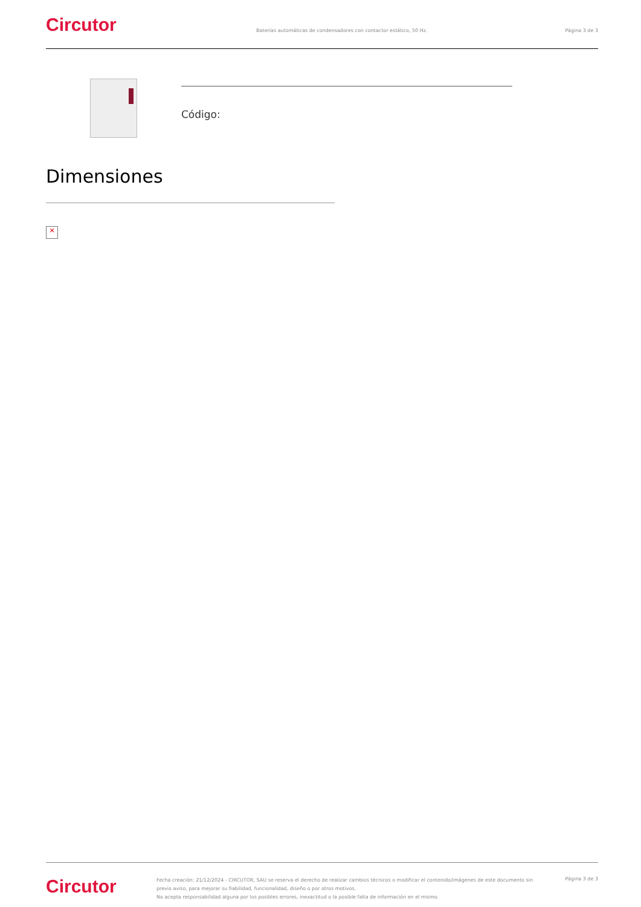Circutor
Baterías automáticas de condensadores con contactor estático, 50 Hz.
Página 3 de 3
Código:
Dimensiones
✕
Circutor
Fecha creación: 21/12/2024 - CIRCUTOR, SAU se reserva el derecho de realizar cambios técnicos o modificar el contenido/imágenes de este documento sin previo aviso, para mejorar su fiabilidad, funcionalidad, diseño o por otros motivos.
No acepta responsabilidad alguna por los posibles errores, inexactitud o la posible falta de información en el mismo.
Página 3 de 3